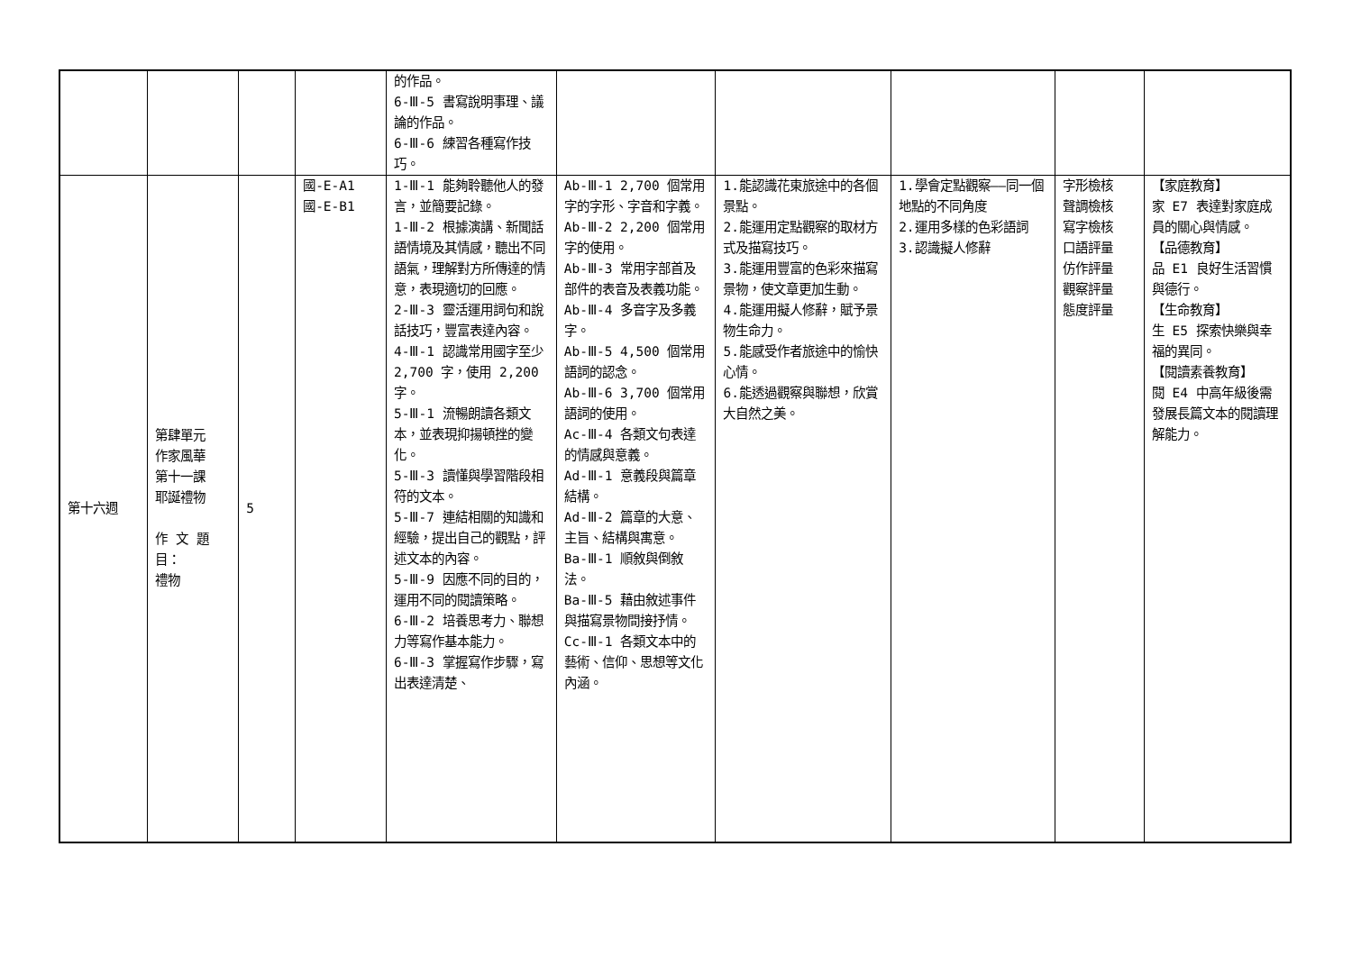| | | | | 的作品。 6-Ⅲ-5 書寫說明事理、議論的作品。 6-Ⅲ-6 練習各種寫作技巧。 | | | | | |
| 第十六週 | 第肆單元 作家風華 第十一課 耶誕禮物 作 文 題 目： 禮物 | 5 | 國-E-A1 國-E-B1 | 1-Ⅲ-1 能夠聆聽他人的發言，並簡要記錄。 1-Ⅲ-2 根據演講、新聞話語情境及其情感，聽出不同語氣，理解對方所傳達的情意，表現適切的回應。 2-Ⅲ-3 靈活運用詞句和說話技巧，豐富表達內容。 4-Ⅲ-1 認識常用國字至少 2,700 字，使用 2,200 字。 5-Ⅲ-1 流暢朗讀各類文本，並表現抑揚頓挫的變化。 5-Ⅲ-3 讀懂與學習階段相符的文本。 5-Ⅲ-7 連結相關的知識和經驗，提出自己的觀點，評述文本的內容。 5-Ⅲ-9 因應不同的目的，運用不同的閱讀策略。 6-Ⅲ-2 培養思考力、聯想力等寫作基本能力。 6-Ⅲ-3 掌握寫作步驟，寫出表達清楚、 | Ab-Ⅲ-1 2,700 個常用字的字形、字音和字義。 Ab-Ⅲ-2 2,200 個常用字的使用。 Ab-Ⅲ-3 常用字部首及部件的表音及表義功能。 Ab-Ⅲ-4 多音字及多義字。 Ab-Ⅲ-5 4,500 個常用語詞的認念。 Ab-Ⅲ-6 3,700 個常用語詞的使用。 Ac-Ⅲ-4 各類文句表達的情感與意義。 Ad-Ⅲ-1 意義段與篇章結構。 Ad-Ⅲ-2 篇章的大意、主旨、結構與寓意。 Ba-Ⅲ-1 順敘與倒敘法。 Ba-Ⅲ-5 藉由敘述事件與描寫景物間接抒情。 Cc-Ⅲ-1 各類文本中的藝術、信仰、思想等文化內涵。 | 1.能認識花東旅途中的各個景點。 2.能運用定點觀察的取材方式及描寫技巧。 3.能運用豐富的色彩來描寫景物，使文章更加生動。 4.能運用擬人修辭，賦予景物生命力。 5.能感受作者旅途中的愉快心情。 6.能透過觀察與聯想，欣賞大自然之美。 | 1.學會定點觀察——同一個地點的不同角度 2.運用多樣的色彩語詞 3.認識擬人修辭 | 字形檢核 聲調檢核 寫字檢核 口語評量 仿作評量 觀察評量 態度評量 | 【家庭教育】 家 E7 表達對家庭成員的關心與情感。 【品德教育】 品 E1 良好生活習慣與德行。 【生命教育】 生 E5 探索快樂與幸福的異同。 【閱讀素養教育】 閱 E4 中高年級後需發展長篇文本的閱讀理解能力。 |